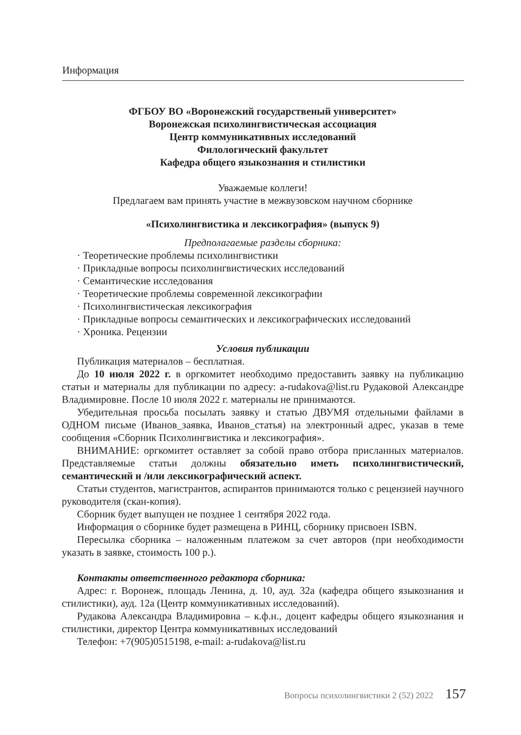Информация
ФГБОУ ВО «Воронежский государственый университет»
Воронежская психолингвистическая ассоциация
Центр коммуникативных исследований
Филологический факультет
Кафедра общего языкознания и стилистики
Уважаемые коллеги!
Предлагаем вам принять участие в межвузовском научном сборнике
«Психолингвистика и лексикография» (выпуск 9)
Предполагаемые разделы сборника:
· Теоретические проблемы психолингвистики
· Прикладные вопросы психолингвистических исследований
· Семантические исследования
· Теоретические проблемы современной лексикографии
· Психолингвистическая лексикография
· Прикладные вопросы семантических и лексикографических исследований
· Хроника. Рецензии
Условия публикации
Публикация материалов – бесплатная.
До 10 июля 2022 г. в оргкомитет необходимо предоставить заявку на публикацию статьи и материалы для публикации по адресу: a-rudakova@list.ru Рудаковой Александре Владимировне. После 10 июля 2022 г. материалы не принимаются.
Убедительная просьба посылать заявку и статью ДВУМЯ отдельными файлами в ОДНОМ письме (Иванов_заявка, Иванов_статья) на электронный адрес, указав в теме сообщения «Сборник Психолингвистика и лексикография».
ВНИМАНИЕ: оргкомитет оставляет за собой право отбора присланных материалов. Представляемые статьи должны обязательно иметь психолингвистический, семантический и /или лексикографический аспект.
Статьи студентов, магистрантов, аспирантов принимаются только с рецензией научного руководителя (скан-копия).
Сборник будет выпущен не позднее 1 сентября 2022 года.
Информация о сборнике будет размещена в РИНЦ, сборнику присвоен ISBN.
Пересылка сборника – наложенным платежом за счет авторов (при необходимости указать в заявке, стоимость 100 р.).
Контакты ответственного редактора сборника:
Адрес: г. Воронеж, площадь Ленина, д. 10, ауд. 32а (кафедра общего языкознания и стилистики), ауд. 12а (Центр коммуникативных исследований).
Рудакова Александра Владимировна – к.ф.н., доцент кафедры общего языкознания и стилистики, директор Центра коммуникативных исследований
Телефон: +7(905)0515198, e-mail: a-rudakova@list.ru
Вопросы психолингвистики 2 (52) 2022 157